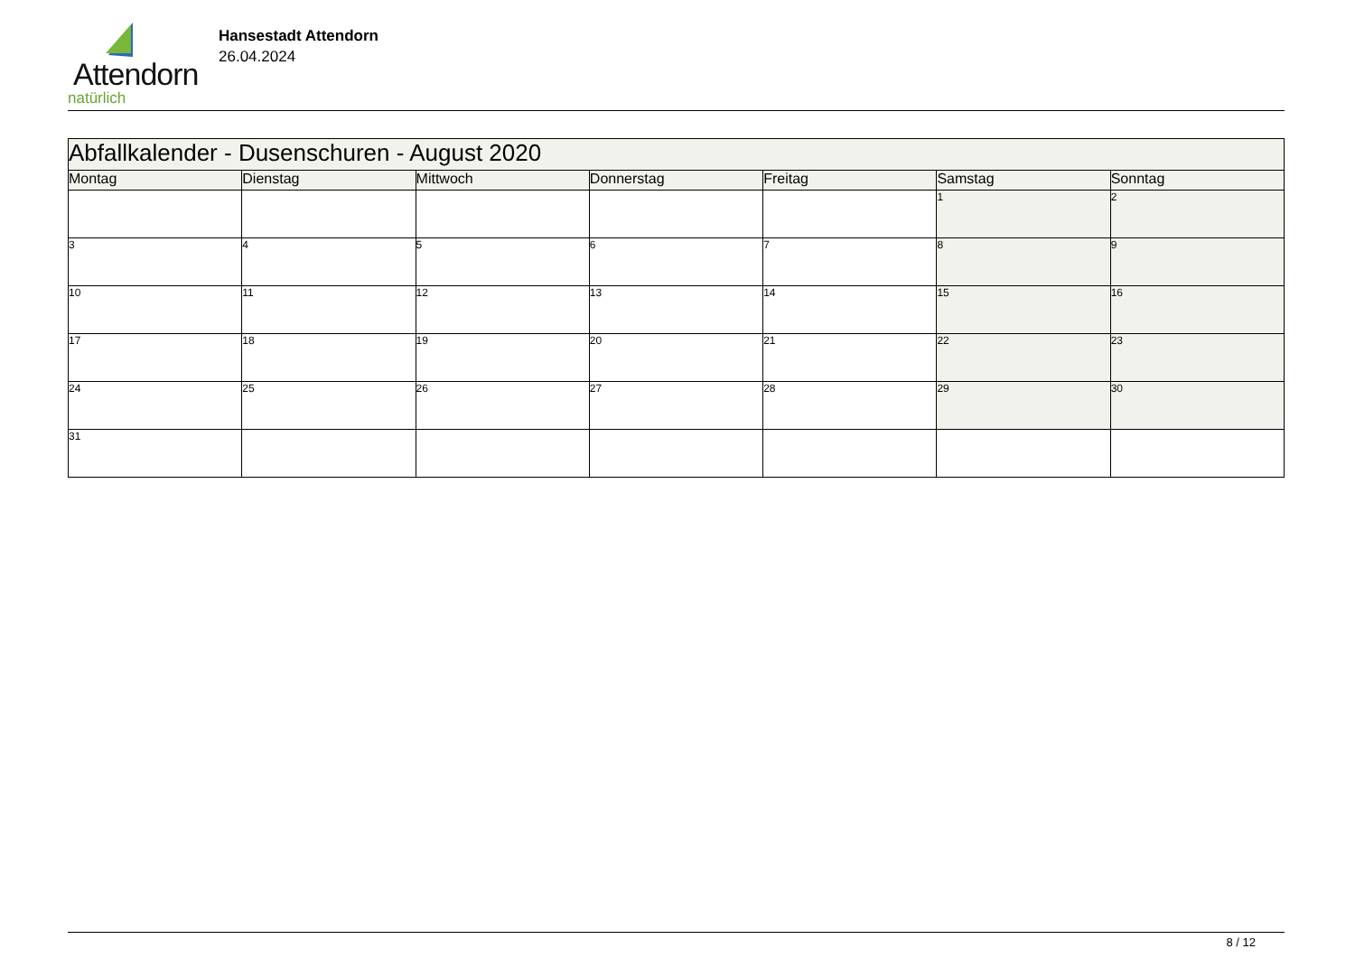Attendorn
natürlich
Hansestadt Attendorn
26.04.2024
| Abfallkalender - Dusenschuren - August 2020 | | | | | | |
| Montag | Dienstag | Mittwoch | Donnerstag | Freitag | Samstag | Sonntag |
| | | | | | 1 | 2 |
| 3 | 4 | 5 | 6 | 7 | 8 | 9 |
| 10 | 11 | 12 | 13 | 14 | 15 | 16 |
| 17 | 18 | 19 | 20 | 21 | 22 | 23 |
| 24 | 25 | 26 | 27 | 28 | 29 | 30 |
| 31 | | | | | | |
8 / 12